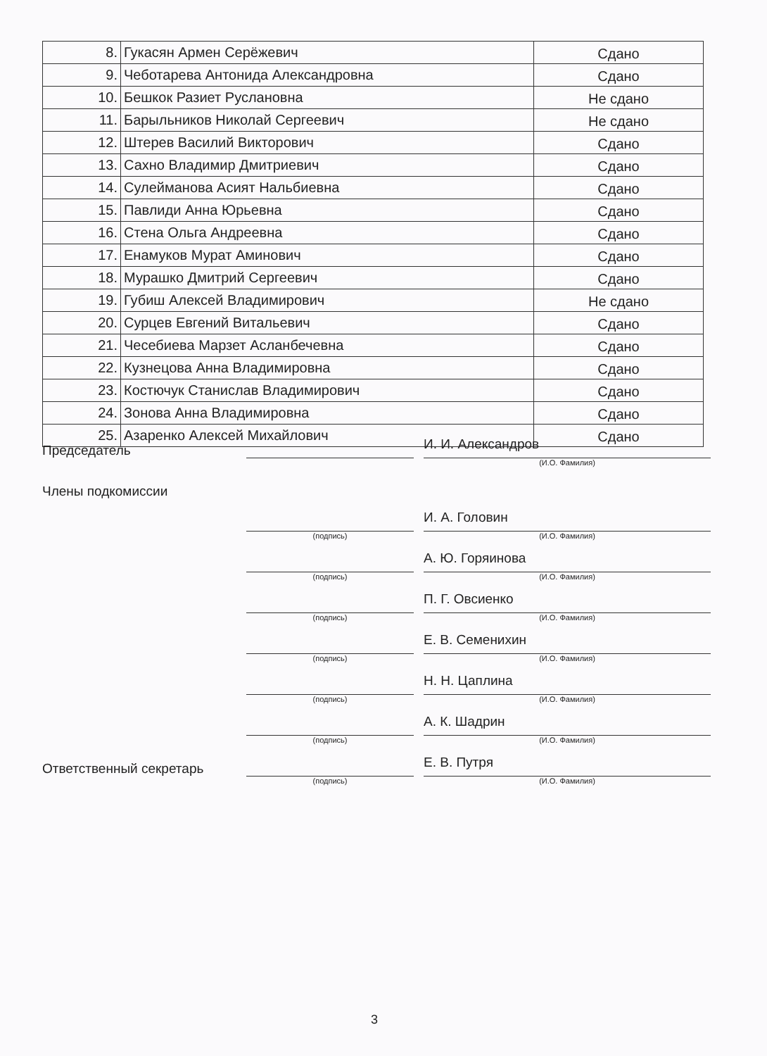| 8. | Гукасян Армен Серёжевич | Сдано |
| 9. | Чеботарева Антонида Александровна | Сдано |
| 10. | Бешкок Разиет Руслановна | Не сдано |
| 11. | Барыльников Николай Сергеевич | Не сдано |
| 12. | Штерев Василий Викторович | Сдано |
| 13. | Сахно Владимир Дмитриевич | Сдано |
| 14. | Сулейманова Асият Нальбиевна | Сдано |
| 15. | Павлиди Анна Юрьевна | Сдано |
| 16. | Стена Ольга Андреевна | Сдано |
| 17. | Енамуков Мурат Аминович | Сдано |
| 18. | Мурашко Дмитрий Сергеевич | Сдано |
| 19. | Губиш Алексей Владимирович | Не сдано |
| 20. | Сурцев Евгений Витальевич | Сдано |
| 21. | Чесебиева Марзет Асланбечевна | Сдано |
| 22. | Кузнецова Анна Владимировна | Сдано |
| 23. | Костючук Станислав Владимирович | Сдано |
| 24. | Зонова Анна Владимировна | Сдано |
| 25. | Азаренко Алексей Михайлович | Сдано |
Председатель
И. И. Александров
(И.О. Фамилия)
Члены подкомиссии
И. А. Головин
(подпись) (И.О. Фамилия)
А. Ю. Горяинова
(подпись) (И.О. Фамилия)
П. Г. Овсиенко
(подпись) (И.О. Фамилия)
Е. В. Семенихин
(подпись) (И.О. Фамилия)
Н. Н. Цаплина
(подпись) (И.О. Фамилия)
А. К. Шадрин
(подпись) (И.О. Фамилия)
Ответственный секретарь
Е. В. Путря
(подпись) (И.О. Фамилия)
3